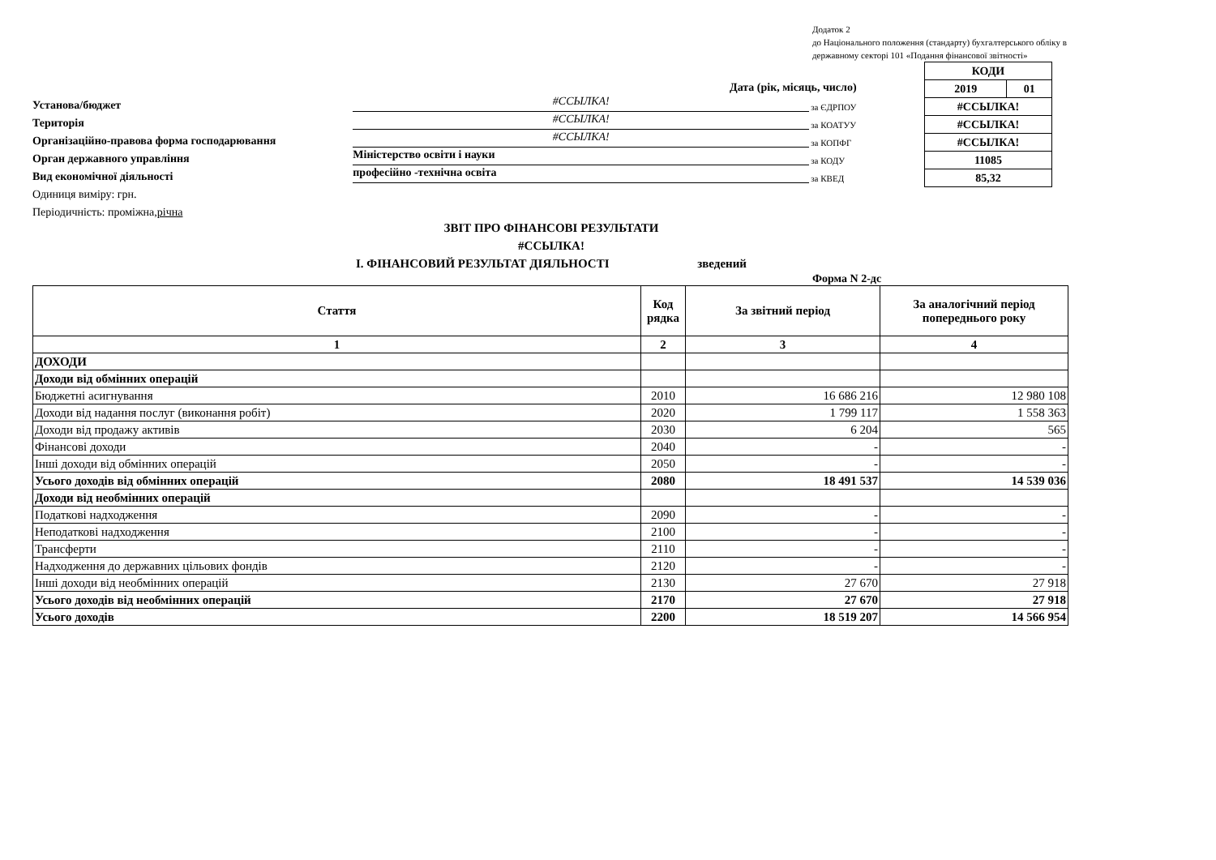Додаток 2
до Національного положення (стандарту) бухгалтерського обліку в державному секторі 101 «Подання фінансової звітності»
Дата (рік, місяць, число)
Установа/бюджет #ССЫЛКА! за ЄДРПОУ
Територія #ССЫЛКА! за КОАТУУ
Організаційно-правова форма господарювання #ССЫЛКА! за КОПФГ
Орган державного управління Міністерство освіти і науки за КОДУ
Вид економічної діяльності професійно -технічна освіта за КВЕД
Одиниця виміру: грн.
Періодичність: проміжна, річна
| КОДИ | |
| 2019 | 01 |
| #ССЫЛКА! | |
| #ССЫЛКА! | |
| #ССЫЛКА! | |
| 11085 | |
| 85,32 | |
ЗВІТ ПРО ФІНАНСОВІ РЕЗУЛЬТАТИ
#ССЫЛКА!
І. ФІНАНСОВИЙ РЕЗУЛЬТАТ ДІЯЛЬНОСТІ зведений
Форма N 2-дс
| Стаття | Код рядка | За звітний період | За аналогічний період попереднього року |
| --- | --- | --- | --- |
| 1 | 2 | 3 | 4 |
| ДОХОДИ | | | |
| Доходи від обмінних операцій | | | |
| Бюджетні асигнування | 2010 | 16 686 216 | 12 980 108 |
| Доходи від надання послуг (виконання робіт) | 2020 | 1 799 117 | 1 558 363 |
| Доходи від продажу активів | 2030 | 6 204 | 565 |
| Фінансові доходи | 2040 | - | - |
| Інші доходи від обмінних операцій | 2050 | - | - |
| Усього доходів від обмінних операцій | 2080 | 18 491 537 | 14 539 036 |
| Доходи від необмінних операцій | | | |
| Податкові надходження | 2090 | - | - |
| Неподаткові надходження | 2100 | - | - |
| Трансферти | 2110 | - | - |
| Надходження до державних цільових фондів | 2120 | - | - |
| Інші доходи від необмінних операцій | 2130 | 27 670 | 27 918 |
| Усього доходів від необмінних операцій | 2170 | 27 670 | 27 918 |
| Усього доходів | 2200 | 18 519 207 | 14 566 954 |